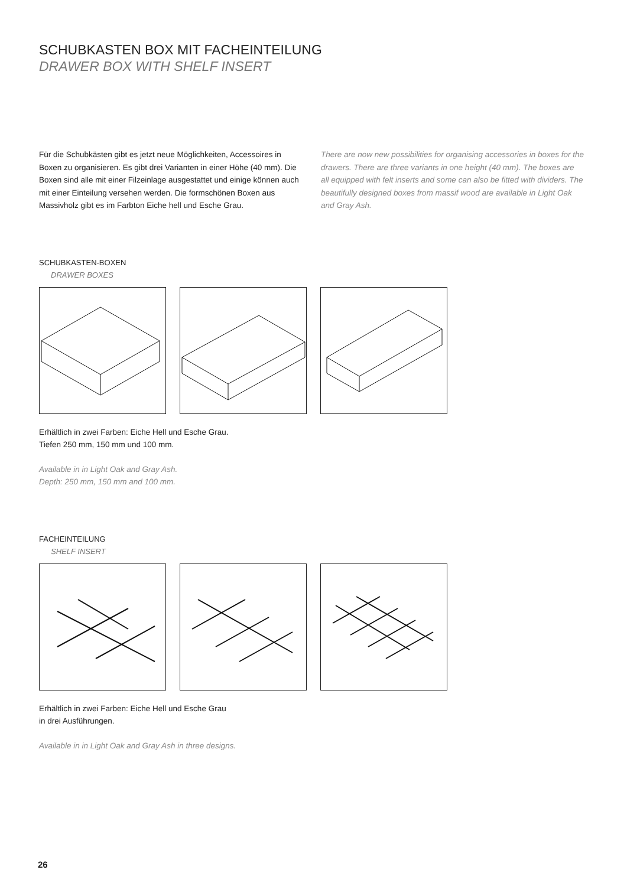SCHUBKASTEN BOX MIT FACHEINTEILUNG
DRAWER BOX WITH SHELF INSERT
Für die Schubkästen gibt es jetzt neue Möglichkeiten, Accessoires in Boxen zu organisieren. Es gibt drei Varianten in einer Höhe (40 mm). Die Boxen sind alle mit einer Filzeinlage ausgestattet und einige können auch mit einer Einteilung versehen werden. Die formschönen Boxen aus Massivholz gibt es im Farbton Eiche hell und Esche Grau.
There are now new possibilities for organising accessories in boxes for the drawers. There are three variants in one height (40 mm). The boxes are all equipped with felt inserts and some can also be fitted with dividers. The beautifully designed boxes from massif wood are available in Light Oak and Gray Ash.
SCHUBKASTEN-BOXEN
DRAWER BOXES
Erhältlich in zwei Farben: Eiche Hell und Esche Grau.
Tiefen 250 mm, 150 mm und 100 mm.
Available in in Light Oak and Gray Ash.
Depth: 250 mm, 150 mm and 100 mm.
FACHEINTEILUNG
SHELF INSERT
Erhältlich in zwei Farben: Eiche Hell und Esche Grau
in drei Ausführungen.
Available in in Light Oak and Gray Ash in three designs.
26